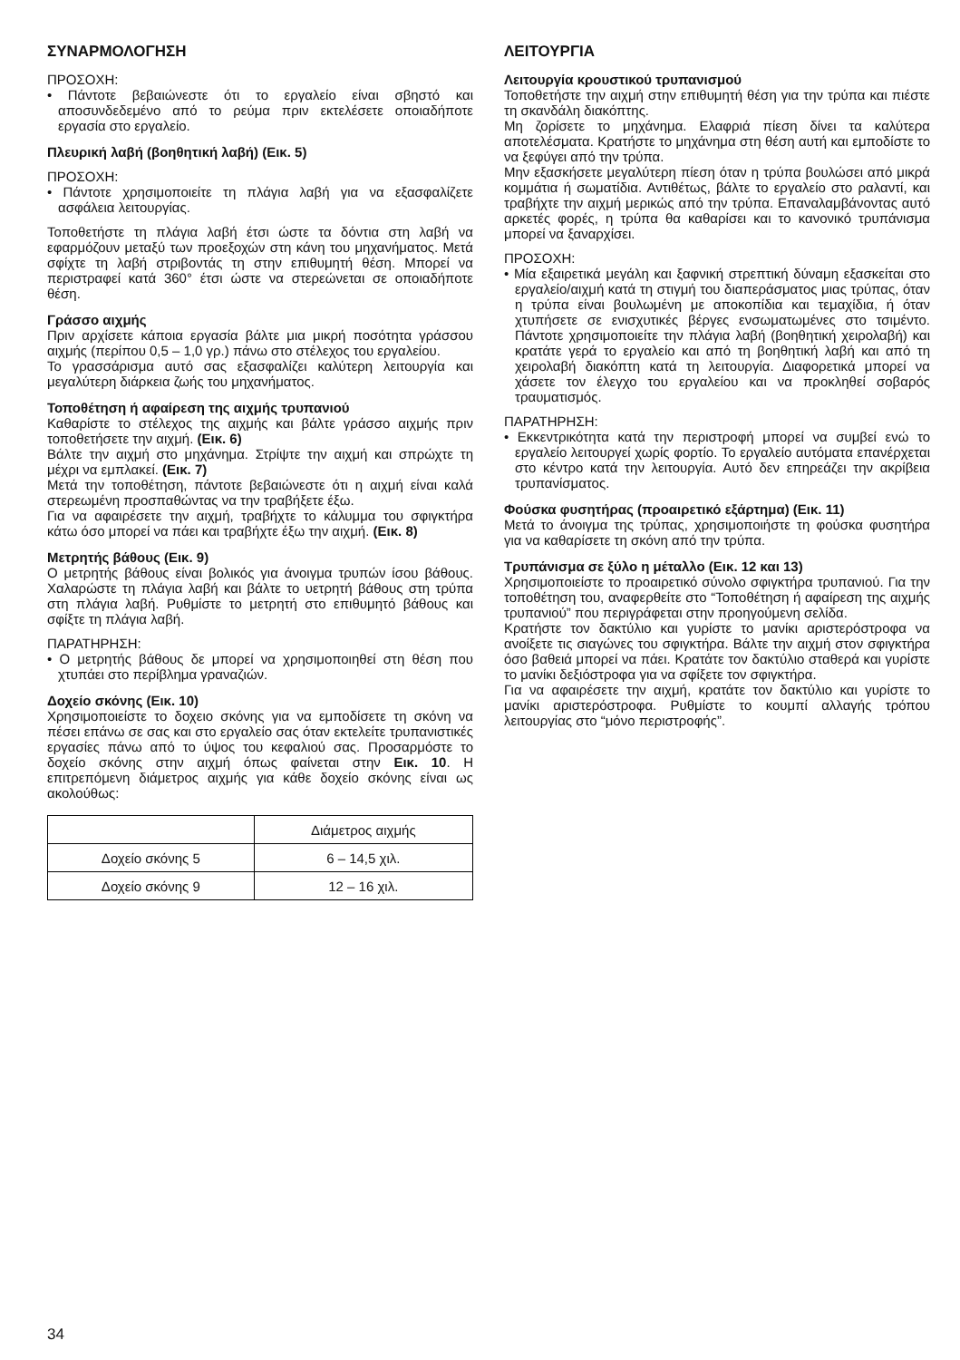ΣΥΝΑΡΜΟΛΟΓΗΣΗ
ΠΡΟΣΟΧΗ:
• Πάντοτε βεβαιώνεστε ότι το εργαλείο είναι σβηστό και αποσυνδεδεμένο από το ρεύμα πριν εκτελέσετε οποιαδήποτε εργασία στο εργαλείο.
Πλευρική λαβή (βοηθητική λαβή) (Εικ. 5)
ΠΡΟΣΟΧΗ:
• Πάντοτε χρησιμοποιείτε τη πλάγια λαβή για να εξασφαλίζετε ασφάλεια λειτουργίας.
Τοποθετήστε τη πλάγια λαβή έτσι ώστε τα δόντια στη λαβή να εφαρμόζουν μεταξύ των προεξοχών στη κάνη του μηχανήματος. Μετά σφίχτε τη λαβή στριβοντάς τη στην επιθυμητή θέση. Μπορεί να περιστραφεί κατά 360° έτσι ώστε να στερεώνεται σε οποιαδήποτε θέση.
Γράσσο αιχμής
Πριν αρχίσετε κάποια εργασία βάλτε μια μικρή ποσότητα γράσσου αιχμής (περίπου 0,5 – 1,0 γρ.) πάνω στο στέλεχος του εργαλείου.
Το γρασσάρισμα αυτό σας εξασφαλίζει καλύτερη λειτουργία και μεγαλύτερη διάρκεια ζωής του μηχανήματος.
Τοποθέτηση ή αφαίρεση της αιχμής τρυπανιού
Καθαρίστε το στέλεχος της αιχμής και βάλτε γράσσο αιχμής πριν τοποθετήσετε την αιχμή. (Εικ. 6)
Βάλτε την αιχμή στο μηχάνημα. Στρίψτε την αιχμή και σπρώχτε τη μέχρι να εμπλακεί. (Εικ. 7)
Μετά την τοποθέτηση, πάντοτε βεβαιώνεστε ότι η αιχμή είναι καλά στερεωμένη προσπαθώντας να την τραβήξετε έξω.
Για να αφαιρέσετε την αιχμή, τραβήχτε το κάλυμμα του σφιγκτήρα κάτω όσο μπορεί να πάει και τραβήχτε έξω την αιχμή. (Εικ. 8)
Μετρητής βάθους (Εικ. 9)
Ο μετρητής βάθους είναι βολικός για άνοιγμα τρυπών ίσου βάθους. Χαλαρώστε τη πλάγια λαβή και βάλτε το υετρητή βάθους στη τρύπα στη πλάγια λαβή. Ρυθμίστε το μετρητή στο επιθυμητό βάθους και σφίξτε τη πλάγια λαβή.
ΠΑΡΑΤΗΡΗΣΗ:
• Ο μετρητής βάθους δε μπορεί να χρησιμοποιηθεί στη θέση που χτυπάει στο περίβλημα γραναζιών.
Δοχείο σκόνης (Εικ. 10)
Χρησιμοποιείστε το δοχειο σκόνης για να εμποδίσετε τη σκόνη να πέσει επάνω σε σας και στο εργαλείο σας όταν εκτελείτε τρυπανιστικές εργασίες πάνω από το ύψος του κεφαλιού σας. Προσαρμόστε το δοχείο σκόνης στην αιχμή όπως φαίνεται στην Εικ. 10. Η επιτρεπόμενη διάμετρος αιχμής για κάθε δοχείο σκόνης είναι ως ακολούθως:
| | Διάμετρος αιχμής |
| --- | --- |
| Δοχείο σκόνης 5 | 6 – 14,5 χιλ. |
| Δοχείο σκόνης 9 | 12 – 16 χιλ. |
ΛΕΙΤΟΥΡΓΙΑ
Λειτουργία κρουστικού τρυπανισμού
Τοποθετήστε την αιχμή στην επιθυμητή θέση για την τρύπα και πιέστε τη σκανδάλη διακόπτης.
Μη ζορίσετε το μηχάνημα. Ελαφριά πίεση δίνει τα καλύτερα αποτελέσματα. Κρατήστε το μηχάνημα στη θέση αυτή και εμποδίστε το να ξεφύγει από την τρύπα.
Μην εξασκήσετε μεγαλύτερη πίεση όταν η τρύπα βουλώσει από μικρά κομμάτια ή σωματίδια. Αντιθέτως, βάλτε το εργαλείο στο ραλαντί, και τραβήχτε την αιχμή μερικώς από την τρύπα. Επαναλαμβάνοντας αυτό αρκετές φορές, η τρύπα θα καθαρίσει και το κανονικό τρυπάνισμα μπορεί να ξαναρχίσει.
ΠΡΟΣΟΧΗ:
• Μία εξαιρετικά μεγάλη και ξαφνική στρεπτική δύναμη εξασκείται στο εργαλείο/αιχμή κατά τη στιγμή του διαπεράσματος μιας τρύπας, όταν η τρύπα είναι βουλωμένη με αποκοπίδια και τεμαχίδια, ή όταν χτυπήσετε σε ενισχυτικές βέργες ενσωματωμένες στο τσιμέντο. Πάντοτε χρησιμοποιείτε την πλάγια λαβή (βοηθητική χειρολαβή) και κρατάτε γερά το εργαλείο και από τη βοηθητική λαβή και από τη χειρολαβή διακόπτη κατά τη λειτουργία. Διαφορετικά μπορεί να χάσετε τον έλεγχο του εργαλείου και να προκληθεί σοβαρός τραυματισμός.
ΠΑΡΑΤΗΡΗΣΗ:
• Εκκεντρικότητα κατά την περιστροφή μπορεί να συμβεί ενώ το εργαλείο λειτουργεί χωρίς φορτίο. Το εργαλείο αυτόματα επανέρχεται στο κέντρο κατά την λειτουργία. Αυτό δεν επηρεάζει την ακρίβεια τρυπανίσματος.
Φούσκα φυσητήρας (προαιρετικό εξάρτημα) (Εικ. 11)
Μετά το άνοιγμα της τρύπας, χρησιμοποιήστε τη φούσκα φυσητήρα για να καθαρίσετε τη σκόνη από την τρύπα.
Τρυπάνισμα σε ξύλο η μέταλλο (Εικ. 12 και 13)
Χρησιμοποιείστε το προαιρετικό σύνολο σφιγκτήρα τρυπανιού. Για την τοποθέτηση του, αναφερθείτε στο “Τοποθέτηση ή αφαίρεση της αιχμής τρυπανιού” που περιγράφεται στην προηγούμενη σελίδα.
Κρατήστε τον δακτύλιο και γυρίστε το μανίκι αριστερόστροφα να ανοίξετε τις σιαγώνες του σφιγκτήρα. Βάλτε την αιχμή στον σφιγκτήρα όσο βαθειά μπορεί να πάει. Κρατάτε τον δακτύλιο σταθερά και γυρίστε το μανίκι δεξιόστροφα για να σφίξετε τον σφιγκτήρα.
Για να αφαιρέσετε την αιχμή, κρατάτε τον δακτύλιο και γυρίστε το μανίκι αριστερόστροφα. Ρυθμίστε το κουμπί αλλαγής τρόπου λειτουργίας στο “μόνο περιστροφής”.
34